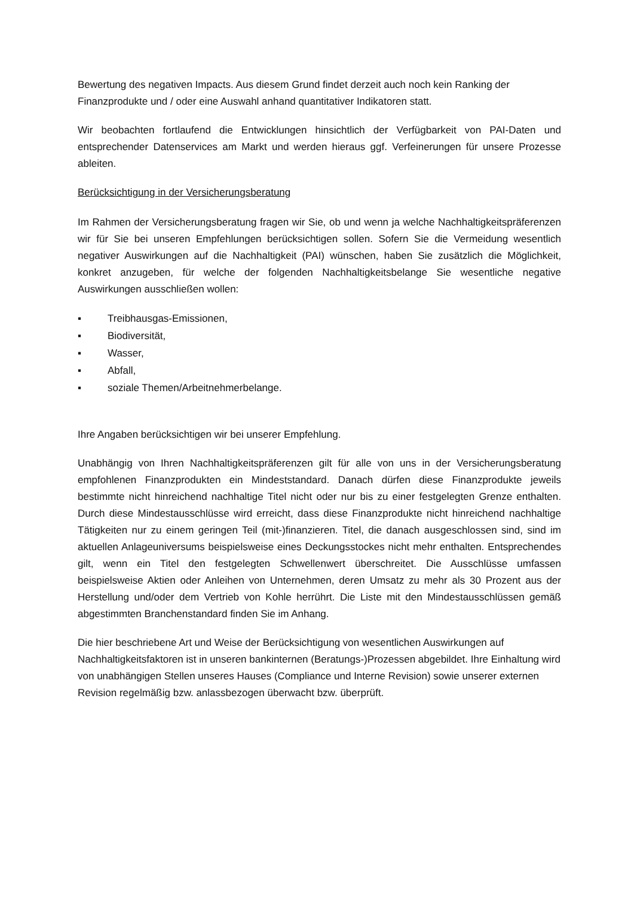Bewertung des negativen Impacts. Aus diesem Grund findet derzeit auch noch kein Ranking der Finanzprodukte und / oder eine Auswahl anhand quantitativer Indikatoren statt.
Wir beobachten fortlaufend die Entwicklungen hinsichtlich der Verfügbarkeit von PAI-Daten und entsprechender Datenservices am Markt und werden hieraus ggf. Verfeinerungen für unsere Prozesse ableiten.
Berücksichtigung in der Versicherungsberatung
Im Rahmen der Versicherungsberatung fragen wir Sie, ob und wenn ja welche Nachhaltigkeitspräferenzen wir für Sie bei unseren Empfehlungen berücksichtigen sollen. Sofern Sie die Vermeidung wesentlich negativer Auswirkungen auf die Nachhaltigkeit (PAI) wünschen, haben Sie zusätzlich die Möglichkeit, konkret anzugeben, für welche der folgenden Nachhaltigkeitsbelange Sie wesentliche negative Auswirkungen ausschließen wollen:
▪ Treibhausgas-Emissionen,
▪ Biodiversität,
▪ Wasser,
▪ Abfall,
▪ soziale Themen/Arbeitnehmerbelange.
Ihre Angaben berücksichtigen wir bei unserer Empfehlung.
Unabhängig von Ihren Nachhaltigkeitspräferenzen gilt für alle von uns in der Versicherungsberatung empfohlenen Finanzprodukten ein Mindeststandard. Danach dürfen diese Finanzprodukte jeweils bestimmte nicht hinreichend nachhaltige Titel nicht oder nur bis zu einer festgelegten Grenze enthalten. Durch diese Mindestausschlüsse wird erreicht, dass diese Finanzprodukte nicht hinreichend nachhaltige Tätigkeiten nur zu einem geringen Teil (mit-)finanzieren. Titel, die danach ausgeschlossen sind, sind im aktuellen Anlageuniversums beispielsweise eines Deckungsstockes nicht mehr enthalten. Entsprechendes gilt, wenn ein Titel den festgelegten Schwellenwert überschreitet. Die Ausschlüsse umfassen beispielsweise Aktien oder Anleihen von Unternehmen, deren Umsatz zu mehr als 30 Prozent aus der Herstellung und/oder dem Vertrieb von Kohle herrührt. Die Liste mit den Mindestausschlüssen gemäß abgestimmten Branchenstandard finden Sie im Anhang.
Die hier beschriebene Art und Weise der Berücksichtigung von wesentlichen Auswirkungen auf Nachhaltigkeitsfaktoren ist in unseren bankinternen (Beratungs-)Prozessen abgebildet. Ihre Einhaltung wird von unabhängigen Stellen unseres Hauses (Compliance und Interne Revision) sowie unserer externen Revision regelmäßig bzw. anlassbezogen überwacht bzw. überprüft.